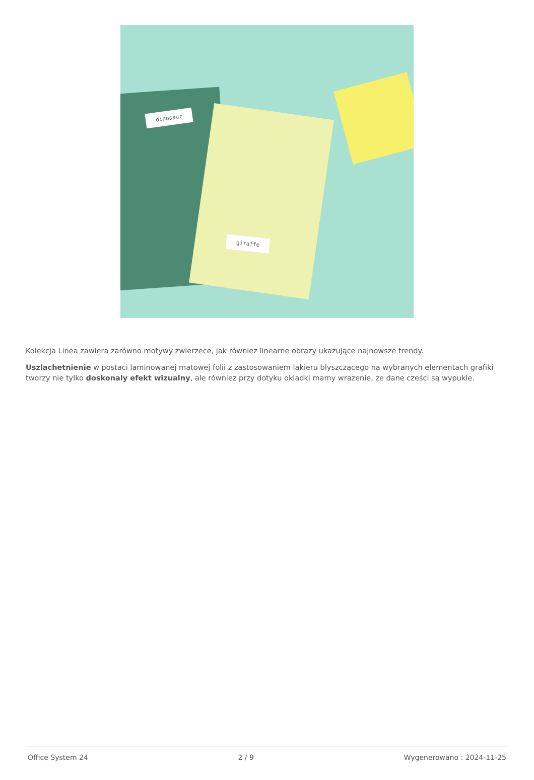dinosaur
giraffe
Kolekcja Linea zawiera zarówno motywy zwierzece, jak równiez linearne obrazy ukazujące najnowsze trendy.
Uszlachetnienie w postaci laminowanej matowej folii z zastosowaniem lakieru blyszczącego na wybranych elementach grafiki tworzy nie tylko doskonaly efekt wizualny, ale równiez przy dotyku okladki mamy wrazenie, ze dane cześci są wypukle.
Office System 24 2 / 9 Wygenerowano : 2024-11-25